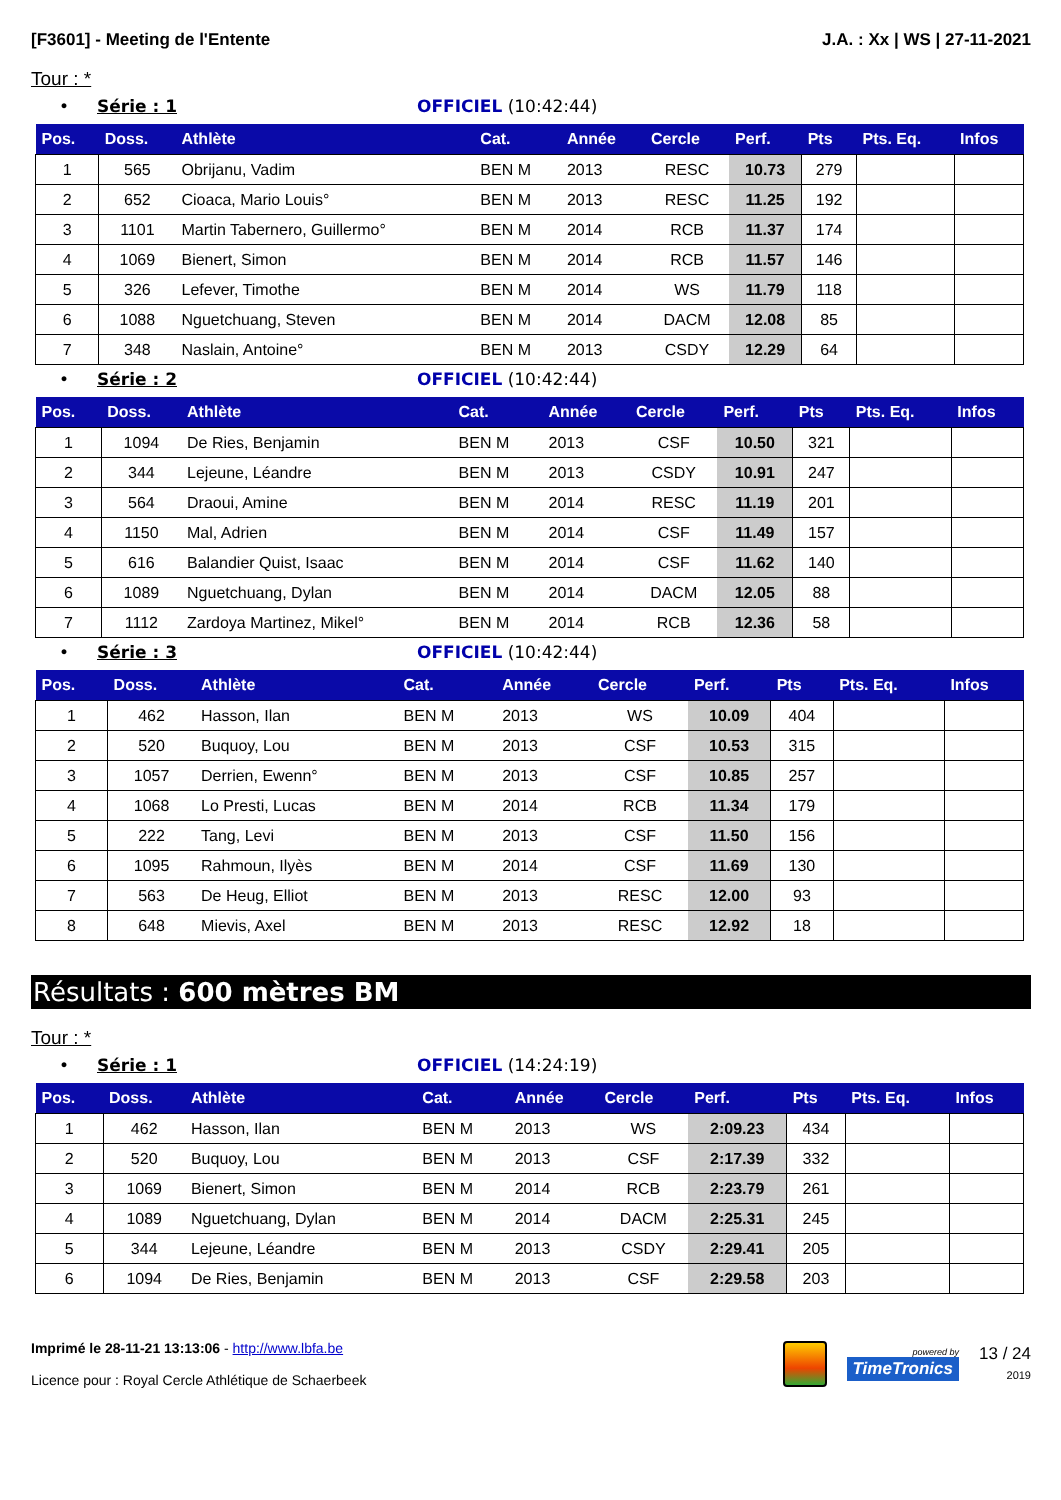[F3601] - Meeting de l'Entente J.A. : Xx | WS | 27-11-2021
Tour : *
• Série : 1 OFFICIEL (10:42:44)
| Pos. | Doss. | Athlète | Cat. | Année | Cercle | Perf. | Pts | Pts. Eq. | Infos |
| --- | --- | --- | --- | --- | --- | --- | --- | --- | --- |
| 1 | 565 | Obrijanu, Vadim | BEN M | 2013 | RESC | 10.73 | 279 | | |
| 2 | 652 | Cioaca, Mario Louis° | BEN M | 2013 | RESC | 11.25 | 192 | | |
| 3 | 1101 | Martin Tabernero, Guillermo° | BEN M | 2014 | RCB | 11.37 | 174 | | |
| 4 | 1069 | Bienert, Simon | BEN M | 2014 | RCB | 11.57 | 146 | | |
| 5 | 326 | Lefever, Timothe | BEN M | 2014 | WS | 11.79 | 118 | | |
| 6 | 1088 | Nguetchuang, Steven | BEN M | 2014 | DACM | 12.08 | 85 | | |
| 7 | 348 | Naslain, Antoine° | BEN M | 2013 | CSDY | 12.29 | 64 | | |
• Série : 2 OFFICIEL (10:42:44)
| Pos. | Doss. | Athlète | Cat. | Année | Cercle | Perf. | Pts | Pts. Eq. | Infos |
| --- | --- | --- | --- | --- | --- | --- | --- | --- | --- |
| 1 | 1094 | De Ries, Benjamin | BEN M | 2013 | CSF | 10.50 | 321 | | |
| 2 | 344 | Lejeune, Léandre | BEN M | 2013 | CSDY | 10.91 | 247 | | |
| 3 | 564 | Draoui, Amine | BEN M | 2014 | RESC | 11.19 | 201 | | |
| 4 | 1150 | Mal, Adrien | BEN M | 2014 | CSF | 11.49 | 157 | | |
| 5 | 616 | Balandier Quist, Isaac | BEN M | 2014 | CSF | 11.62 | 140 | | |
| 6 | 1089 | Nguetchuang, Dylan | BEN M | 2014 | DACM | 12.05 | 88 | | |
| 7 | 1112 | Zardoya Martinez, Mikel° | BEN M | 2014 | RCB | 12.36 | 58 | | |
• Série : 3 OFFICIEL (10:42:44)
| Pos. | Doss. | Athlète | Cat. | Année | Cercle | Perf. | Pts | Pts. Eq. | Infos |
| --- | --- | --- | --- | --- | --- | --- | --- | --- | --- |
| 1 | 462 | Hasson, Ilan | BEN M | 2013 | WS | 10.09 | 404 | | |
| 2 | 520 | Buquoy, Lou | BEN M | 2013 | CSF | 10.53 | 315 | | |
| 3 | 1057 | Derrien, Ewenn° | BEN M | 2013 | CSF | 10.85 | 257 | | |
| 4 | 1068 | Lo Presti, Lucas | BEN M | 2014 | RCB | 11.34 | 179 | | |
| 5 | 222 | Tang, Levi | BEN M | 2013 | CSF | 11.50 | 156 | | |
| 6 | 1095 | Rahmoun, Ilyès | BEN M | 2014 | CSF | 11.69 | 130 | | |
| 7 | 563 | De Heug, Elliot | BEN M | 2013 | RESC | 12.00 | 93 | | |
| 8 | 648 | Mievis, Axel | BEN M | 2013 | RESC | 12.92 | 18 | | |
Résultats : 600 mètres BM
Tour : *
• Série : 1 OFFICIEL (14:24:19)
| Pos. | Doss. | Athlète | Cat. | Année | Cercle | Perf. | Pts | Pts. Eq. | Infos |
| --- | --- | --- | --- | --- | --- | --- | --- | --- | --- |
| 1 | 462 | Hasson, Ilan | BEN M | 2013 | WS | 2:09.23 | 434 | | |
| 2 | 520 | Buquoy, Lou | BEN M | 2013 | CSF | 2:17.39 | 332 | | |
| 3 | 1069 | Bienert, Simon | BEN M | 2014 | RCB | 2:23.79 | 261 | | |
| 4 | 1089 | Nguetchuang, Dylan | BEN M | 2014 | DACM | 2:25.31 | 245 | | |
| 5 | 344 | Lejeune, Léandre | BEN M | 2013 | CSDY | 2:29.41 | 205 | | |
| 6 | 1094 | De Ries, Benjamin | BEN M | 2013 | CSF | 2:29.58 | 203 | | |
Imprimé le 28-11-21 13:13:06 - http://www.lbfa.be
Licence pour : Royal Cercle Athlétique de Schaerbeek
powered by
TimeTronics
13 / 24
2019